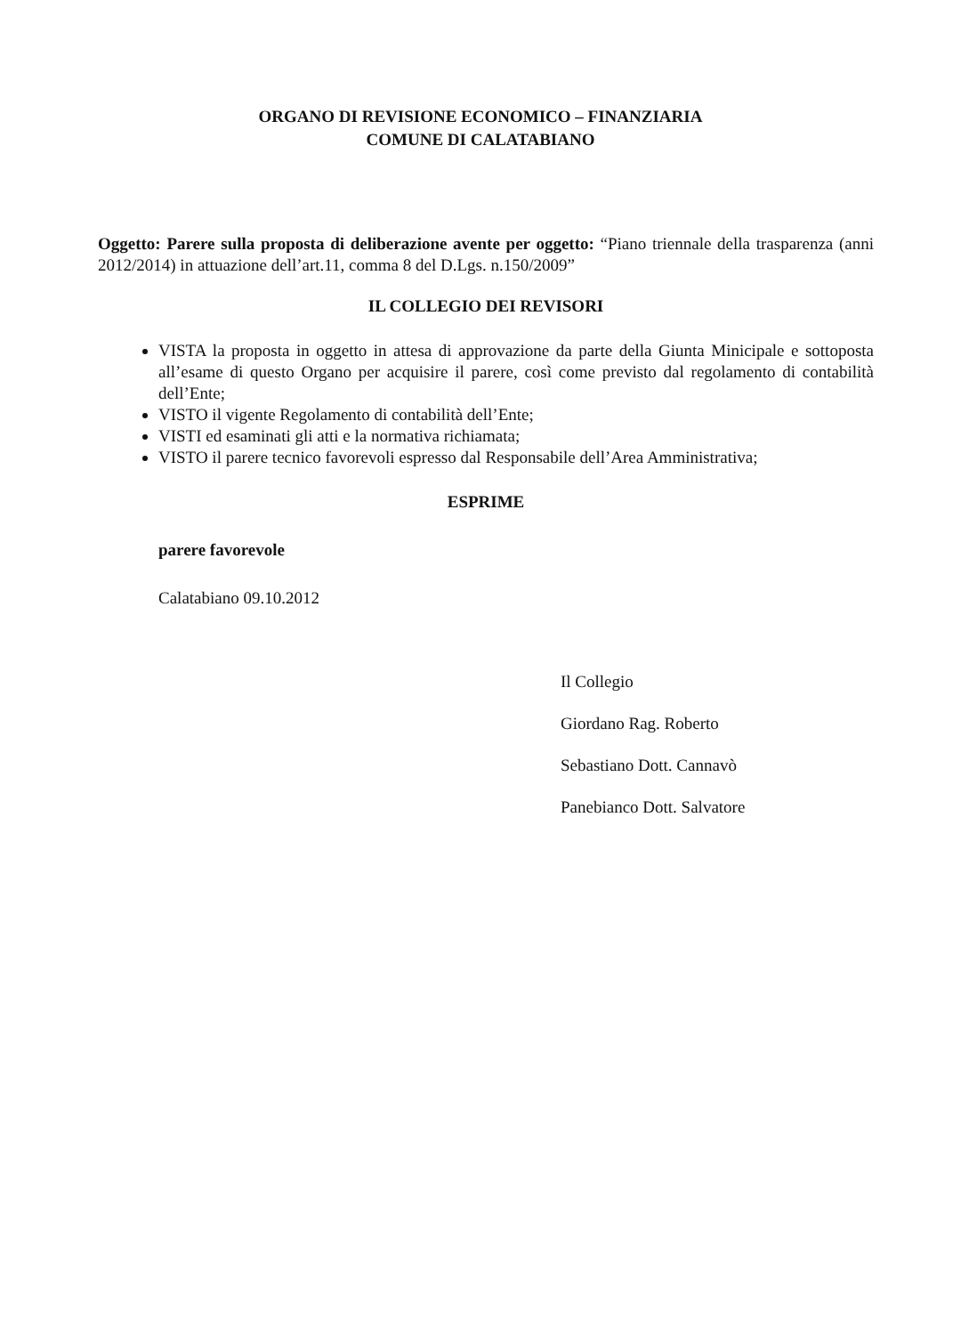ORGANO DI REVISIONE ECONOMICO – FINANZIARIA
COMUNE DI CALATABIANO
Oggetto: Parere sulla proposta di deliberazione avente per oggetto: “Piano triennale della trasparenza (anni 2012/2014) in attuazione dell’art.11, comma 8 del D.Lgs. n.150/2009”
IL COLLEGIO DEI REVISORI
VISTA la proposta in oggetto in attesa di approvazione da parte della Giunta Minicipale e sottoposta all’esame di questo Organo per acquisire il parere, così come previsto dal regolamento di contabilità dell’Ente;
VISTO il vigente Regolamento di contabilità dell’Ente;
VISTI ed esaminati gli atti e la normativa richiamata;
VISTO il parere tecnico favorevoli espresso dal Responsabile dell’Area Amministrativa;
ESPRIME
parere favorevole
Calatabiano 09.10.2012
Il Collegio
Giordano Rag. Roberto
Sebastiano Dott. Cannavò
Panebianco Dott. Salvatore